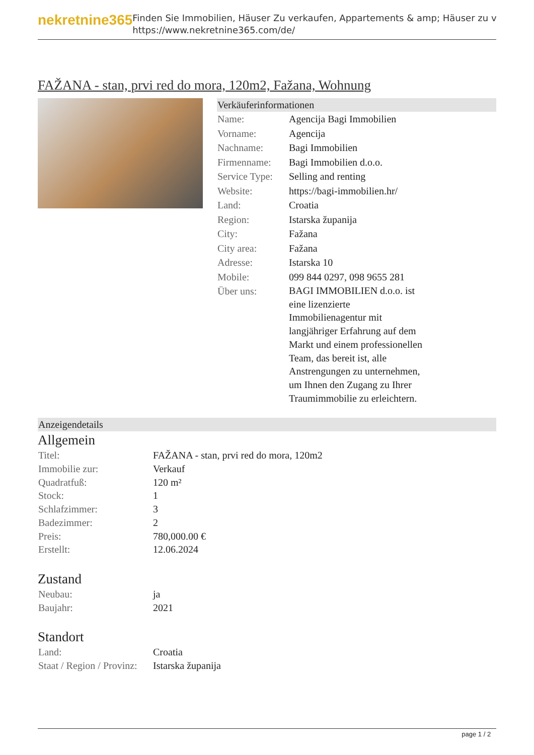nekretnine365
Finden Sie Immobilien, Häuser Zu verkaufen, Appartements & amp; Häuser zu v
https://www.nekretnine365.com/de/
FAŽANA - stan, prvi red do mora, 120m2, Fažana, Wohnung
Verkäuferinformationen
| Name: | Agencija Bagi Immobilien |
| Vorname: | Agencija |
| Nachname: | Bagi Immobilien |
| Firmenname: | Bagi Immobilien d.o.o. |
| Service Type: | Selling and renting |
| Website: | https://bagi-immobilien.hr/ |
| Land: | Croatia |
| Region: | Istarska županija |
| City: | Fažana |
| City area: | Fažana |
| Adresse: | Istarska 10 |
| Mobile: | 099 844 0297, 098 9655 281 |
| Über uns: | BAGI IMMOBILIEN d.o.o. ist eine lizenzierte Immobilienagentur mit langjähriger Erfahrung auf dem Markt und einem professionellen Team, das bereit ist, alle Anstrengungen zu unternehmen, um Ihnen den Zugang zu Ihrer Traumimmobilie zu erleichtern. |
Anzeigendetails
Allgemein
| Titel: | FAŽANA - stan, prvi red do mora, 120m2 |
| Immobilie zur: | Verkauf |
| Quadratfuß: | 120 m² |
| Stock: | 1 |
| Schlafzimmer: | 3 |
| Badezimmer: | 2 |
| Preis: | 780,000.00 € |
| Erstellt: | 12.06.2024 |
Zustand
| Neubau: | ja |
| Baujahr: | 2021 |
Standort
| Land: | Croatia |
| Staat / Region / Provinz: | Istarska županija |
page 1 / 2